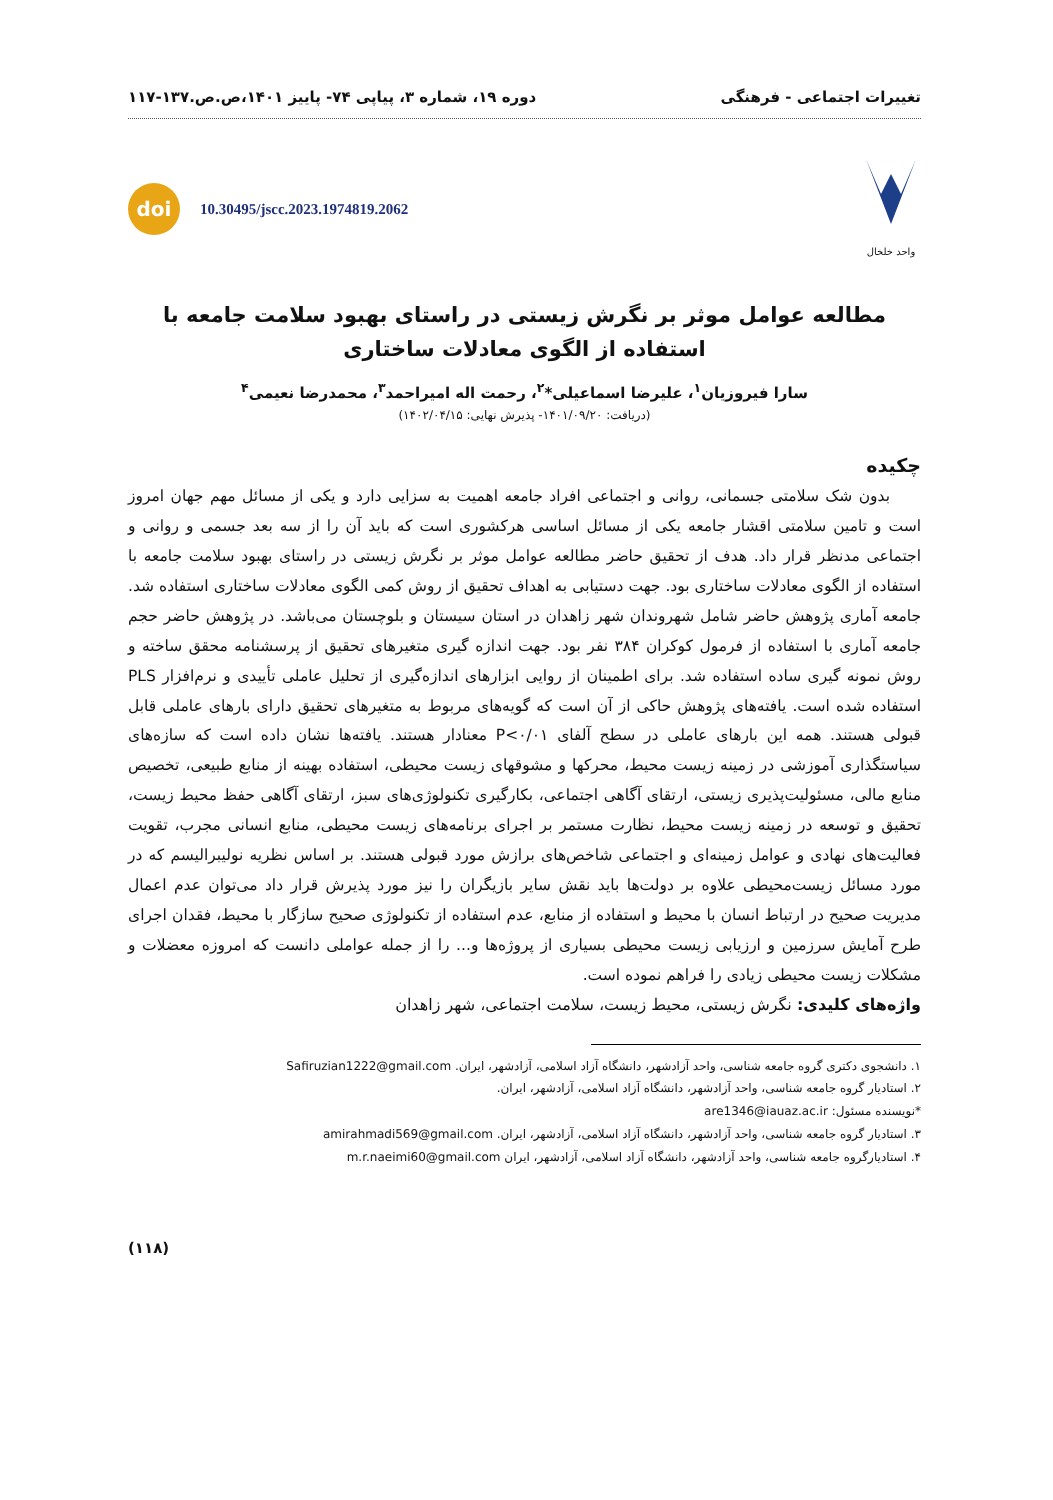تغییرات اجتماعی - فرهنگی دوره ۱۹، شماره ۳، پیاپی ۷۴- پاییز ۱۴۰۱،ص.ص.۱۳۷-۱۱۷
واحد خلخال
doi
10.30495/jscc.2023.1974819.2062
مطالعه عوامل موثر بر نگرش زیستی در راستای بهبود سلامت جامعه با استفاده از الگوی معادلات ساختاری
سارا فیروزیان<sup>۱</sup>، علیرضا اسماعیلی*<sup>۲</sup>، رحمت اله امیراحمد<sup>۳</sup>، محمدرضا نعیمی<sup>۴</sup>
(دریافت: ۱۴۰۱/۰۹/۲۰- پذیرش نهایی: ۱۴۰۲/۰۴/۱۵)
چکیده
بدون شک سلامتی جسمانی، روانی و اجتماعی افراد جامعه اهمیت به سزایی دارد و یکی از مسائل مهم جهان امروز است و تامین سلامتی اقشار جامعه یکی از مسائل اساسی هرکشوری است که باید آن را از سه بعد جسمی و روانی و اجتماعی مدنظر قرار داد. هدف از تحقیق حاضر مطالعه عوامل موثر بر نگرش زیستی در راستای بهبود سلامت جامعه با استفاده از الگوی معادلات ساختاری بود. جهت دستیابی به اهداف تحقیق از روش کمی الگوی معادلات ساختاری استفاده شد. جامعه آماری پژوهش حاضر شامل شهروندان شهر زاهدان در استان سیستان و بلوچستان می‌باشد. در پژوهش حاضر حجم جامعه آماری با استفاده از فرمول کوکران ۳۸۴ نفر بود. جهت اندازه گیری متغیرهای تحقیق از پرسشنامه محقق ساخته و روش نمونه گیری ساده استفاده شد. برای اطمینان از روایی ابزارهای اندازه‌گیری از تحلیل عاملی تأییدی و نرم‌افزار PLS استفاده شده است. یافته‌های پژوهش حاکی از آن است که گویه‌های مربوط به متغیرهای تحقیق دارای بارهای عاملی قابل قبولی هستند. همه این بارهای عاملی در سطح آلفای P<۰/۰۱ معنادار هستند. یافته‌ها نشان داده است که سازه‌های سیاستگذاری آموزشی در زمینه زیست محیط، محرکها و مشوقهای زیست محیطی، استفاده بهینه از منابع طبیعی، تخصیص منابع مالی، مسئولیت‌پذیری زیستی، ارتقای آگاهی اجتماعی، بکارگیری تکنولوژی‌های سبز، ارتقای آگاهی حفظ محیط زیست، تحقیق و توسعه در زمینه زیست محیط، نظارت مستمر بر اجرای برنامه‌های زیست محیطی، منابع انسانی مجرب، تقویت فعالیت‌های نهادی و عوامل زمینه‌ای و اجتماعی شاخص‌های برازش مورد قبولی هستند. بر اساس نظریه نولیبرالیسم که در مورد مسائل زیست‌محیطی علاوه بر دولت‌ها باید نقش سایر بازیگران را نیز مورد پذیرش قرار داد می‌توان عدم اعمال مدیریت صحیح در ارتباط انسان با محیط و استفاده از منابع، عدم استفاده از تکنولوژی صحیح سازگار با محیط، فقدان اجرای طرح آمایش سرزمین و ارزیابی زیست محیطی بسیاری از پروژه‌ها و... را از جمله عواملی دانست که امروزه معضلات و مشکلات زیست محیطی زیادی را فراهم نموده است.
واژه‌های کلیدی: نگرش زیستی، محیط زیست، سلامت اجتماعی، شهر زاهدان
۱. دانشجوی دکتری گروه جامعه شناسی، واحد آزادشهر، دانشگاه آزاد اسلامی، آزادشهر، ایران. Safiruzian1222@gmail.com
۲. استادیار گروه جامعه شناسی، واحد آزادشهر، دانشگاه آزاد اسلامی، آزادشهر، ایران.
*نویسنده مسئول: are1346@iauaz.ac.ir
۳. استادیار گروه جامعه شناسی، واحد آزادشهر، دانشگاه آزاد اسلامی، آزادشهر، ایران. amirahmadi569@gmail.com
۴. استادیارگروه جامعه شناسی، واحد آزادشهر، دانشگاه آزاد اسلامی، آزادشهر، ایران m.r.naeimi60@gmail.com
(۱۱۸)